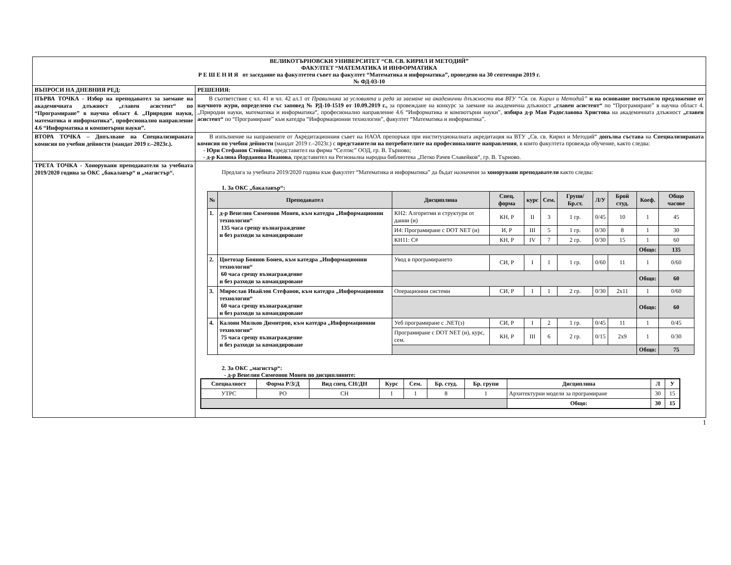| ВЕЛИКОТЪРНОВСКИ УНИВЕРСИТЕТ “СВ. СВ. КИРИЛ И МЕТОДИЙ” ФАКУЛТЕТ “МАТЕМАТИКА И ИНФОРМАТИКА Р Е Ш Е Н И Я от заседание на факултетен съвет на факултет “Математика и информатика”, проведено на 30 септември 2019 г. № ФД-03-10 | |
| ВЪПРОСИ НА ДНЕВНИЯ РЕД: | РЕШЕНИЯ: |
| ПЪРВА ТОЧКА - Избор на преподавател за заемане на академичната длъжност „главен асистент“ по “Програмиране” в научна област 4. „Природни науки, математика и информатика“, професионално направление 4.6 “Информатика и компютърни науки”. | В съответствие с чл. 41 и чл. 42 ал.1 от Правилника за условията и реда за заемане на академични длъжности във ВТУ “Св. св. Кирил и Методий” и на основание постъпило предложение от научното жури, определено със заповед № РД-10-1519 от 10.09.2019 г., за провеждане на конкурс за заемане на академична длъжност „главен асистент“ по “Програмиране” в научна област 4. „Природни науки, математика и информатика“, професионално направление 4.6 “Информатика и компютърни науки”, избира д-р Мая Радославова Христова на академичната длъжност „главен асистент“ по “Програмиране” към катедра “Информационни технологии”, факултет “Математика и информатика”. |
| ВТОРА ТОЧКА – Допълване на Специализираната комисия по учебни дейности (мандат 2019 г.–2023г.). | В изпълнение на направените от Акредитационния съвет на НАОА препоръки при институционалната акредитация на ВТУ „Св. св. Кирил и Методий“ допълва състава на Специализираната комисия по учебни дейности (мандат 2019 г.–2023г.) с представители на потребителите на професионалните направления , в които факултета провежда обучение, както следва: - Юри Стефанов Стойнов , представител на фирма “Селтис” ООД, гр. В. Търново; - д-р Калина Йорданова Иванова , представител на Регионална народна библиотека „Петко Рачев Славейков“, гр. В. Търново. |
| ТРЕТА ТОЧКА - Хонорувани преподаватели за учебната 2019/2020 година за ОКС „бакалавър“ и „магистър“. | Предлага за учебната 2019/2020 година към факултет “Математика и информатика” да бъдат назначени за хонорувани преподаватели както следва: 1. За ОКС „бакалавър“: / № / Преподавател / Дисциплина / Спец. форма / курс / Сем. / Групи/ Бр.ст. / Л/У / Брой студ. / Коеф. / Общо часове / / --- / --- / --- / --- / --- / --- / --- / --- / --- / --- / --- / / 1. / д-р Венелин Симеонов Монев, към катедра „Информационни технологии“ 135 часа срещу възнаграждение и без разходи за командироване / КН2: Алгоритми и структури от данни (и) / КН, Р / II / 3 / 1 гр. / 0/45 / 10 / 1 / 45 / / / / И4: Програмиране с DOT NET (и) / И, Р / III / 5 / 1 гр. / 0/30 / 8 / 1 / 30 / / / / КН11: C# / КН, Р / IV / 7 / 2 гр. / 0/30 / 15 / 1 / 60 / / / / / / / / / / / Общо: / 135 / / 2. / Цветозар Боянов Бонев, към катедра „Информационни технологии“ 60 часа срещу възнаграждение и без разходи за командироване / Увод в програмирането / СИ, Р / I / 1 / 1 гр. / 0/60 / 11 / 1 / 0/60 / / / / / / / / / / / Общо: / 60 / / 3. / Мирослав Ивайлов Стефанов, към катедра „Информационни технологии“ 60 часа срещу възнаграждение и без разходи за командироване / Операционни системи / СИ, Р / I / 1 / 2 гр. / 0/30 / 2x11 / 1 / 0/60 / / / / / / / / / / / Общо: / 60 / / 4. / Калоян Милков Димитров, към катедра „Информационни технологии“ 75 часа срещу възнаграждение и без разходи за командироване / Уеб програмиране с .NET(з) / СИ, Р / I / 2 / 1 гр. / 0/45 / 11 / 1 / 0/45 / / / / Програмиране с DOT NET (и), курс, сем. / КН, Р / III / 6 / 2 гр. / 0/15 / 2x9 / 1 / 0/30 / / / / / / / / / / / Общо: / 75 / 2. За ОКС „магистър“: - д-р Венелин Симеонов Монев по дисциплините: / Специалност / Форма Р/З/Д / Вид спец. СН/ДН / Курс / Сем. / Бр. студ. / Бр. групи / Дисциплина / Л / У / / --- / --- / --- / --- / --- / --- / --- / --- / --- / --- / / УТРС / РО / СН / 1 / 1 / 8 / 1 / Архитектурни модели за програмиране / 30 / 15 / / / / / / / / / Общо: / 30 / 15 / |
1